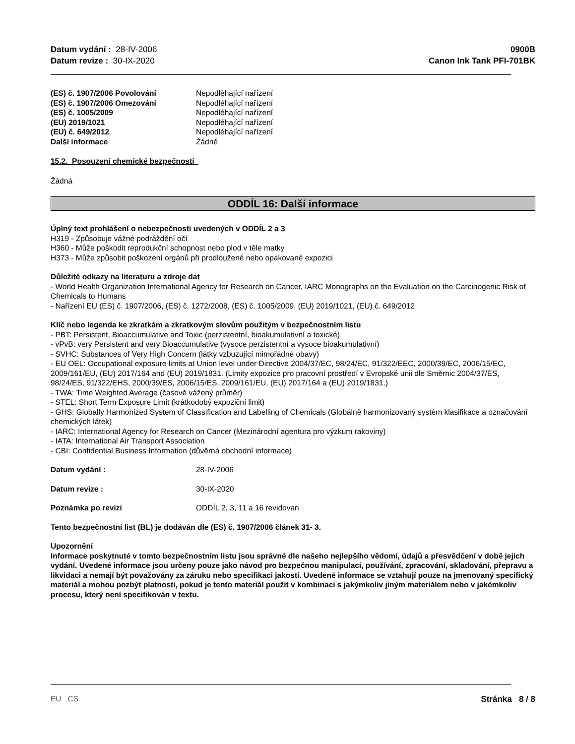Datum vydání : 28-IV-2006
Datum revize : 30-IX-2020
0900B
Canon Ink Tank PFI-701BK
(ES) č. 1907/2006 Povolování Nepodléhající nařízení
(ES) č. 1907/2006 Omezování Nepodléhající nařízení
(ES) č. 1005/2009 Nepodléhající nařízení
(EU) 2019/1021 Nepodléhající nařízení
(EU) č. 649/2012 Nepodléhající nařízení
Další informace Žádné
15.2. Posouzení chemické bezpečnosti
Žádná
ODDÍL 16: Další informace
Úplný text prohlášení o nebezpečnosti uvedených v ODDÍL 2 a 3
H319 - Způsobuje vážné podráždění očí
H360 - Může poškodit reprodukční schopnost nebo plod v těle matky
H373 - Může způsobit poškození orgánů při prodloužené nebo opakované expozici
Důležité odkazy na literaturu a zdroje dat
- World Health Organization International Agency for Research on Cancer, IARC Monographs on the Evaluation on the Carcinogenic Risk of Chemicals to Humans
- Nařízení EU (ES) č. 1907/2006, (ES) č. 1272/2008, (ES) č. 1005/2009, (EU) 2019/1021, (EU) č. 649/2012
Klíč nebo legenda ke zkratkám a zkratkovým slovům použitým v bezpečnostním listu
- PBT: Persistent, Bioaccumulative and Toxic (perzistentní, bioakumulativní a toxické)
- vPvB: very Persistent and very Bioaccumulative (vysoce perzistentní a vysoce bioakumulativní)
- SVHC: Substances of Very High Concern (látky vzbuzující mimořádné obavy)
- EU OEL: Occupational exposure limits at Union level under Directive 2004/37/EC, 98/24/EC, 91/322/EEC, 2000/39/EC, 2006/15/EC, 2009/161/EU, (EU) 2017/164 and (EU) 2019/1831. (Limity expozice pro pracovní prostředí v Evropské unii dle Směrnic 2004/37/ES, 98/24/ES, 91/322/EHS, 2000/39/ES, 2006/15/ES, 2009/161/EU, (EU) 2017/164 a (EU) 2019/1831.)
- TWA: Time Weighted Average (časově vážený průměr)
- STEL: Short Term Exposure Limit (krátkodobý expoziční limit)
- GHS: Globally Harmonized System of Classification and Labelling of Chemicals (Globálně harmonizovaný systém klasifikace a označování chemických látek)
- IARC: International Agency for Research on Cancer (Mezinárodní agentura pro výzkum rakoviny)
- IATA: International Air Transport Association
- CBI: Confidential Business Information (důvěrná obchodní informace)
Datum vydání : 28-IV-2006
Datum revize : 30-IX-2020
Poznámka po revizi ODDÍL 2, 3, 11 a 16 revidovan
Tento bezpečnostní list (BL) je dodáván dle (ES) č. 1907/2006 článek 31- 3.
Upozornění
Informace poskytnuté v tomto bezpečnostním listu jsou správné dle našeho nejlepšího vědomí, údajů a přesvědčení v době jejich vydání. Uvedené informace jsou určeny pouze jako návod pro bezpečnou manipulaci, používání, zpracování, skladování, přepravu a likvidaci a nemají být považovány za záruku nebo specifikaci jakosti. Uvedené informace se vztahují pouze na jmenovaný specifický materiál a mohou pozbýt platnosti, pokud je tento materiál použit v kombinaci s jakýmkoliv jiným materiálem nebo v jakémkoliv procesu, který není specifikován v textu.
EU CS Stránka 8 / 8